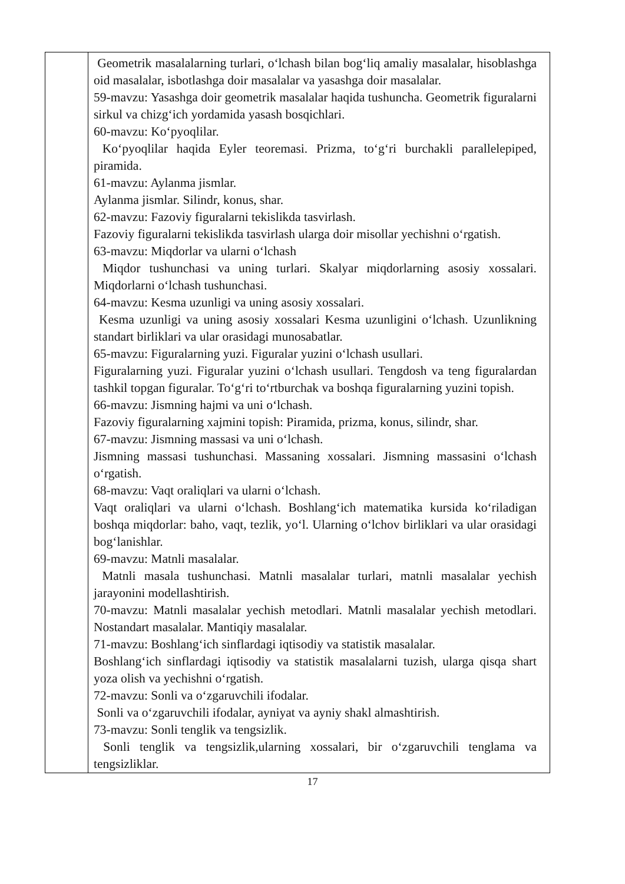| | Geometrik masalalarning turlari, o‘lchash bilan bog‘liq amaliy masalalar, hisoblashga oid masalalar, isbotlashga doir masalalar va yasashga doir masalalar. 59-mavzu: Yasashga doir geometrik masalalar haqida tushuncha. Geometrik figuralarni sirkul va chizg‘ich yordamida yasash bosqichlari. 60-mavzu: Ko‘pyoqlilar. Ko‘pyoqlilar haqida Eyler teoremasi. Prizma, to‘g‘ri burchakli parallelepiped, piramida. 61-mavzu: Aylanma jismlar. Aylanma jismlar. Silindr, konus, shar. 62-mavzu: Fazoviy figuralarni tekislikda tasvirlash. Fazoviy figuralarni tekislikda tasvirlash ularga doir misollar yechishni o‘rgatish. 63-mavzu: Miqdorlar va ularni o‘lchash Miqdor tushunchasi va uning turlari. Skalyar miqdorlarning asosiy xossalari. Miqdorlarni o‘lchash tushunchasi. 64-mavzu: Kesma uzunligi va uning asosiy xossalari. Kesma uzunligi va uning asosiy xossalari Kesma uzunligini o‘lchash. Uzunlikning standart birliklari va ular orasidagi munosabatlar. 65-mavzu: Figuralarning yuzi. Figuralar yuzini o‘lchash usullari. Figuralarning yuzi. Figuralar yuzini o‘lchash usullari. Tengdosh va teng figuralardan tashkil topgan figuralar. To‘g‘ri to‘rtburchak va boshqa figuralarning yuzini topish. 66-mavzu: Jismning hajmi va uni o‘lchash. Fazoviy figuralarning xajmini topish: Piramida, prizma, konus, silindr, shar. 67-mavzu: Jismning massasi va uni o‘lchash. Jismning massasi tushunchasi. Massaning xossalari. Jismning massasini o‘lchash o‘rgatish. 68-mavzu: Vaqt oraliqlari va ularni o‘lchash. Vaqt oraliqlari va ularni o‘lchash. Boshlang‘ich matematika kursida ko‘riladigan boshqa miqdorlar: baho, vaqt, tezlik, yo‘l. Ularning o‘lchov birliklari va ular orasidagi bog‘lanishlar. 69-mavzu: Matnli masalalar. Matnli masala tushunchasi. Matnli masalalar turlari, matnli masalalar yechish jarayonini modellashtirish. 70-mavzu: Matnli masalalar yechish metodlari. Matnli masalalar yechish metodlari. Nostandart masalalar. Mantiqiy masalalar. 71-mavzu: Boshlang‘ich sinflardagi iqtisodiy va statistik masalalar. Boshlang‘ich sinflardagi iqtisodiy va statistik masalalarni tuzish, ularga qisqa shart yoza olish va yechishni o‘rgatish. 72-mavzu: Sonli va o‘zgaruvchili ifodalar. Sonli va o‘zgaruvchili ifodalar, ayniyat va ayniy shakl almashtirish. 73-mavzu: Sonli tenglik va tengsizlik. Sonli tenglik va tengsizlik,ularning xossalari, bir o‘zgaruvchili tenglama va tengsizliklar. |
17